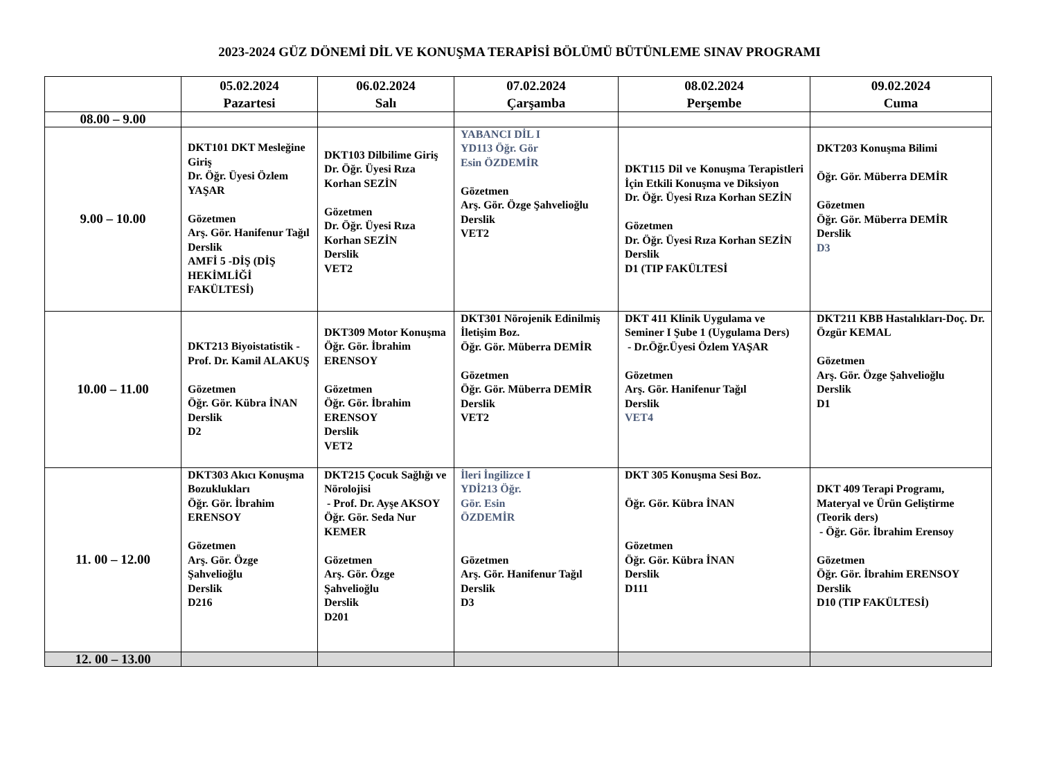2023-2024 GÜZ DÖNEMİ DİL VE KONUŞMA TERAPİSİ BÖLÜMÜ BÜTÜNLEME SINAV PROGRAMI
| | 05.02.2024 Pazartesi | 06.02.2024 Salı | 07.02.2024 Çarşamba | 08.02.2024 Perşembe | 09.02.2024 Cuma |
| --- | --- | --- | --- | --- | --- |
| 08.00 – 9.00 | | | | | |
| 9.00 – 10.00 | DKT101 DKT Mesleğine Giriş Dr. Öğr. Üyesi Özlem YAŞAR Gözetmen Arş. Gör. Hanifenur Tağıl Derslik AMFİ 5 -DİŞ (DİŞ HEKİMLİĞİ FAKÜLTESİ) | DKT103 Dilbilime Giriş Dr. Öğr. Üyesi Rıza Korhan SEZİN Gözetmen Dr. Öğr. Üyesi Rıza Korhan SEZİN Derslik VET2 | YABANCI DİL I YD113 Öğr. Gör Esin ÖZDEMİR Gözetmen Arş. Gör. Özge Şahvelioğlu Derslik VET2 | DKT115 Dil ve Konuşma Terapistleri İçin Etkili Konuşma ve Diksiyon Dr. Öğr. Üyesi Rıza Korhan SEZİN Gözetmen Dr. Öğr. Üyesi Rıza Korhan SEZİN Derslik D1 (TIP FAKÜLTESİ | DKT203 Konuşma Bilimi Öğr. Gör. Müberra DEMİR Gözetmen Öğr. Gör. Müberra DEMİR Derslik D3 |
| 10.00 – 11.00 | DKT213 Biyoistatistik - Prof. Dr. Kamil ALAKUŞ Gözetmen Öğr. Gör. Kübra İNAN Derslik D2 | DKT309 Motor Konuşma Öğr. Gör. İbrahim ERENSOY Gözetmen Öğr. Gör. İbrahim ERENSOY Derslik VET2 | DKT301 Nörojenik Edinilmiş İletişim Boz. Öğr. Gör. Müberra DEMİR Gözetmen Öğr. Gör. Müberra DEMİR Derslik VET2 | DKT 411 Klinik Uygulama ve Seminer I Şube 1 (Uygulama Ders) - Dr.Öğr.Üyesi Özlem YAŞAR Gözetmen Arş. Gör. Hanifenur Tağıl Derslik VET4 | DKT211 KBB Hastalıkları-Doç. Dr. Özgür KEMAL Gözetmen Arş. Gör. Özge Şahvelioğlu Derslik D1 |
| 11. 00 – 12.00 | DKT303 Akıcı Konuşma Bozuklukları Öğr. Gör. İbrahim ERENSOY Gözetmen Arş. Gör. Özge Şahvelioğlu Derslik D216 | DKT215 Çocuk Sağlığı ve Nörolojisi - Prof. Dr. Ayşe AKSOY Öğr. Gör. Seda Nur KEMER Gözetmen Arş. Gör. Özge Şahvelioğlu Derslik D201 | İleri İngilizce I YDİ213 Öğr. Gör. Esin ÖZDEMİR Gözetmen Arş. Gör. Hanifenur Tağıl Derslik D3 | DKT 305 Konuşma Sesi Boz. Öğr. Gör. Kübra İNAN Gözetmen Öğr. Gör. Kübra İNAN Derslik D111 | DKT 409 Terapi Programı, Materyal ve Ürün Geliştirme (Teorik ders) - Öğr. Gör. İbrahim Erensoy Gözetmen Öğr. Gör. İbrahim ERENSOY Derslik D10 (TIP FAKÜLTESİ) |
| 12. 00 – 13.00 | | | | | |